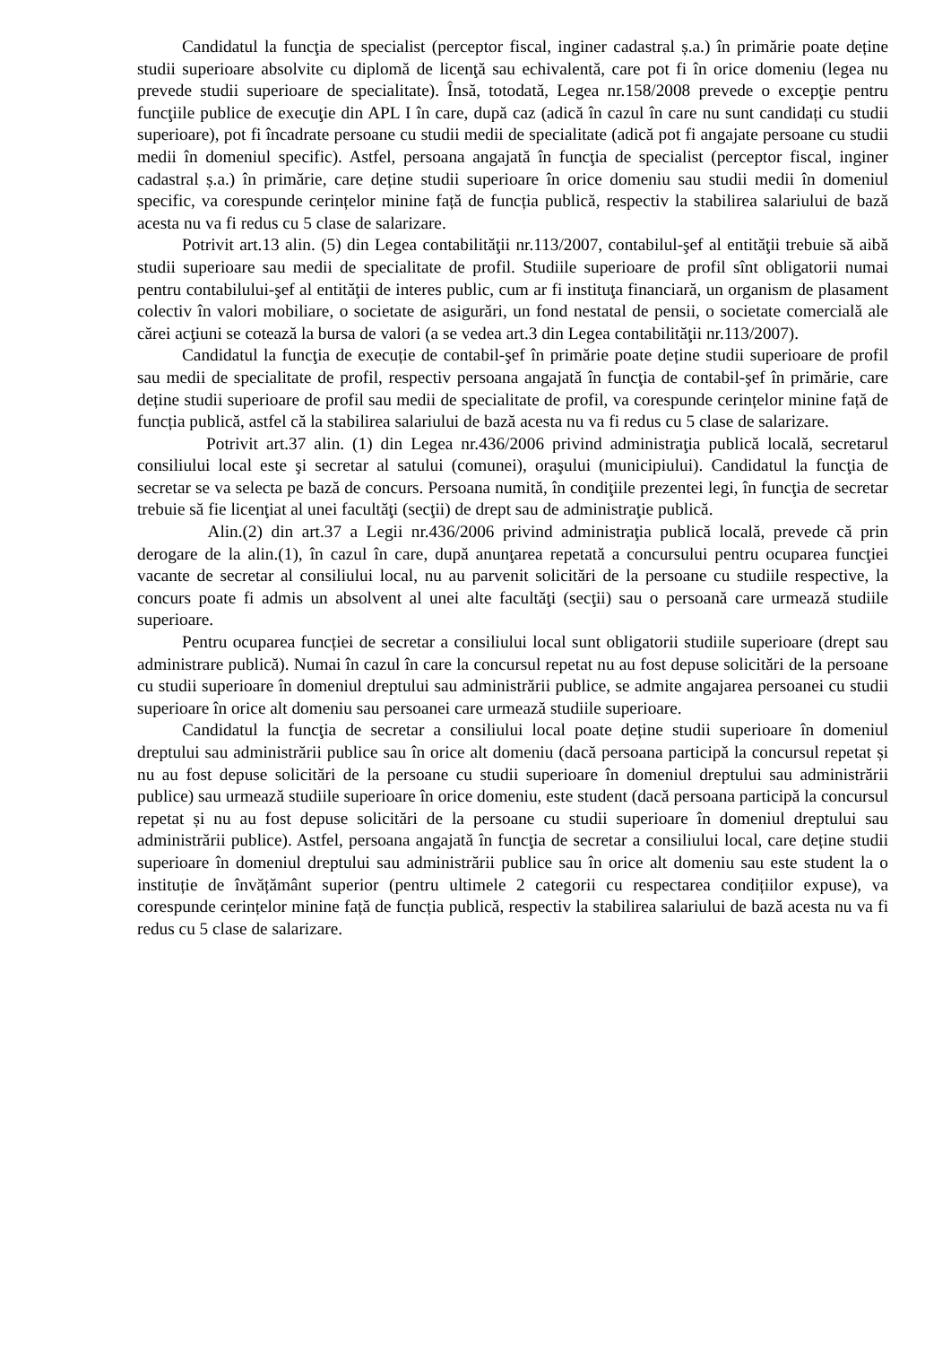Candidatul la funcţia de specialist (perceptor fiscal, inginer cadastral ș.a.) în primărie poate deține studii superioare absolvite cu diplomă de licenţă sau echivalentă, care pot fi în orice domeniu (legea nu prevede studii superioare de specialitate). Însă, totodată, Legea nr.158/2008 prevede o excepţie pentru funcţiile publice de execuţie din APL I în care, după caz (adică în cazul în care nu sunt candidați cu studii superioare), pot fi încadrate persoane cu studii medii de specialitate (adică pot fi angajate persoane cu studii medii în domeniul specific). Astfel, persoana angajată în funcţia de specialist (perceptor fiscal, inginer cadastral ș.a.) în primărie, care deține studii superioare în orice domeniu sau studii medii în domeniul specific, va corespunde cerințelor minine față de funcția publică, respectiv la stabilirea salariului de bază acesta nu va fi redus cu 5 clase de salarizare.
Potrivit art.13 alin. (5) din Legea contabilităţii nr.113/2007, contabilul-şef al entităţii trebuie să aibă studii superioare sau medii de specialitate de profil. Studiile superioare de profil sînt obligatorii numai pentru contabilului-şef al entităţii de interes public, cum ar fi instituţa financiară, un organism de plasament colectiv în valori mobiliare, o societate de asigurări, un fond nestatal de pensii, o societate comercială ale cărei acţiuni se cotează la bursa de valori (a se vedea art.3 din Legea contabilităţii nr.113/2007).
Candidatul la funcţia de execuție de contabil-şef în primărie poate deține studii superioare de profil sau medii de specialitate de profil, respectiv persoana angajată în funcţia de contabil-şef în primărie, care deține studii superioare de profil sau medii de specialitate de profil, va corespunde cerințelor minine față de funcția publică, astfel că la stabilirea salariului de bază acesta nu va fi redus cu 5 clase de salarizare.
Potrivit art.37 alin. (1) din Legea nr.436/2006 privind administraţia publică locală, secretarul consiliului local este şi secretar al satului (comunei), oraşului (municipiului). Candidatul la funcţia de secretar se va selecta pe bază de concurs. Persoana numită, în condiţiile prezentei legi, în funcţia de secretar trebuie să fie licenţiat al unei facultăţi (secţii) de drept sau de administraţie publică.
Alin.(2) din art.37 a Legii nr.436/2006 privind administraţia publică locală, prevede că prin derogare de la alin.(1), în cazul în care, după anunţarea repetată a concursului pentru ocuparea funcţiei vacante de secretar al consiliului local, nu au parvenit solicitări de la persoane cu studiile respective, la concurs poate fi admis un absolvent al unei alte facultăţi (secţii) sau o persoană care urmează studiile superioare.
Pentru ocuparea funcției de secretar a consiliului local sunt obligatorii studiile superioare (drept sau administrare publică). Numai în cazul în care la concursul repetat nu au fost depuse solicitări de la persoane cu studii superioare în domeniul dreptului sau administrării publice, se admite angajarea persoanei cu studii superioare în orice alt domeniu sau persoanei care urmează studiile superioare.
Candidatul la funcţia de secretar a consiliului local poate deține studii superioare în domeniul dreptului sau administrării publice sau în orice alt domeniu (dacă persoana participă la concursul repetat și nu au fost depuse solicitări de la persoane cu studii superioare în domeniul dreptului sau administrării publice) sau urmează studiile superioare în orice domeniu, este student (dacă persoana participă la concursul repetat și nu au fost depuse solicitări de la persoane cu studii superioare în domeniul dreptului sau administrării publice). Astfel, persoana angajată în funcţia de secretar a consiliului local, care deține studii superioare în domeniul dreptului sau administrării publice sau în orice alt domeniu sau este student la o instituție de învățământ superior (pentru ultimele 2 categorii cu respectarea condițiilor expuse), va corespunde cerințelor minine față de funcția publică, respectiv la stabilirea salariului de bază acesta nu va fi redus cu 5 clase de salarizare.